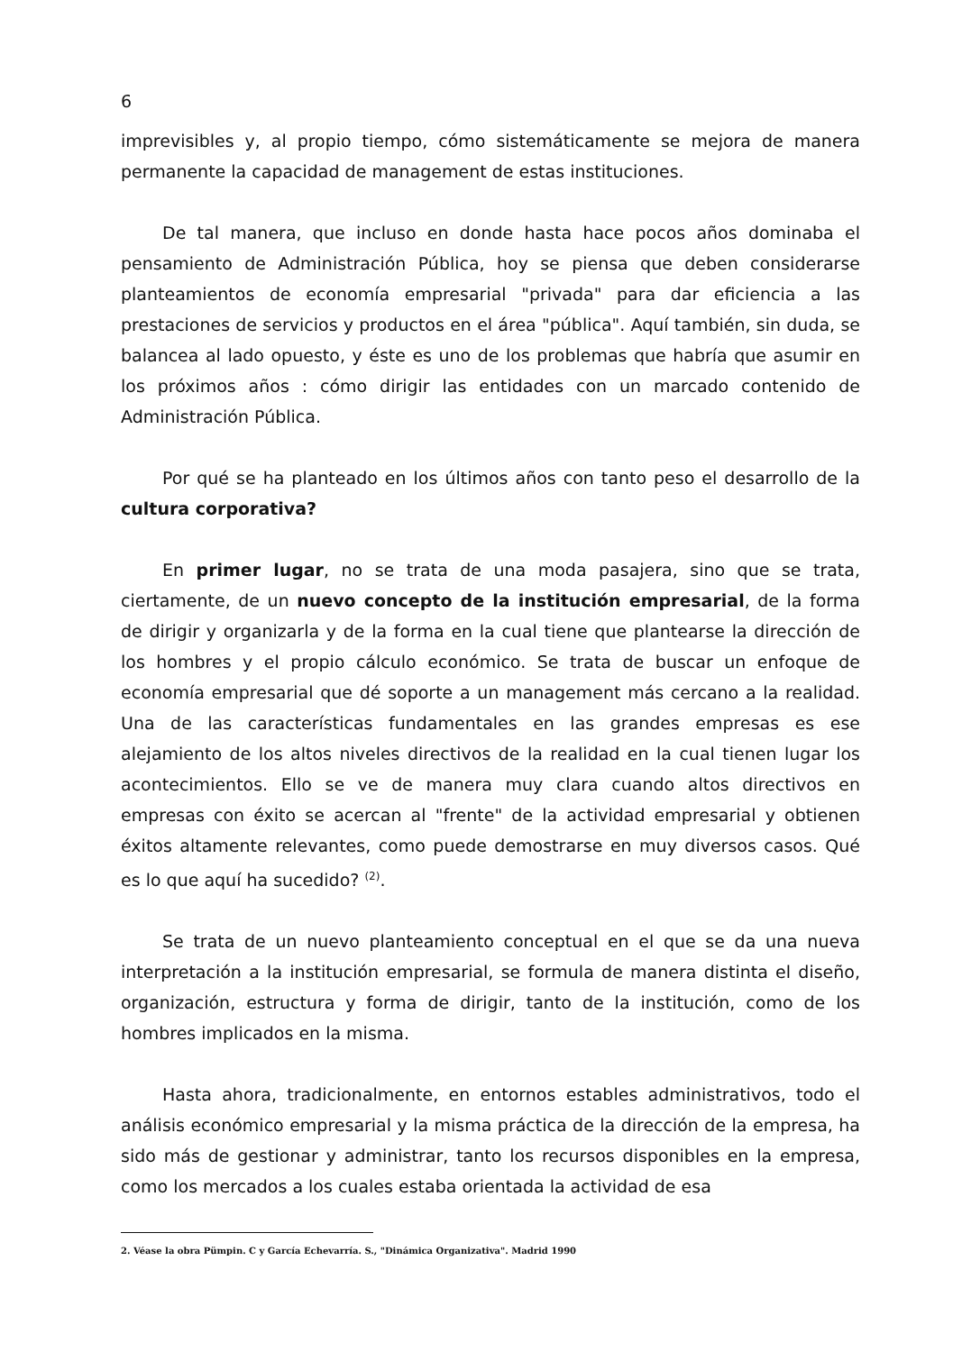6
imprevisibles y, al propio tiempo, cómo sistemáticamente se mejora de manera permanente la capacidad de management de estas instituciones.
De tal manera, que incluso en donde hasta hace pocos años dominaba el pensamiento de Administración Pública, hoy se piensa que deben considerarse planteamientos de economía empresarial "privada" para dar eficiencia a las prestaciones de servicios y productos en el área "pública". Aquí también, sin duda, se balancea al lado opuesto, y éste es uno de los problemas que habría que asumir en los próximos años : cómo dirigir las entidades con un marcado contenido de Administración Pública.
Por qué se ha planteado en los últimos años con tanto peso el desarrollo de la cultura corporativa?
En primer lugar, no se trata de una moda pasajera, sino que se trata, ciertamente, de un nuevo concepto de la institución empresarial, de la forma de dirigir y organizarla y de la forma en la cual tiene que plantearse la dirección de los hombres y el propio cálculo económico. Se trata de buscar un enfoque de economía empresarial que dé soporte a un management más cercano a la realidad. Una de las características fundamentales en las grandes empresas es ese alejamiento de los altos niveles directivos de la realidad en la cual tienen lugar los acontecimientos. Ello se ve de manera muy clara cuando altos directivos en empresas con éxito se acercan al "frente" de la actividad empresarial y obtienen éxitos altamente relevantes, como puede demostrarse en muy diversos casos. Qué es lo que aquí ha sucedido? <sup>(2)</sup>.
Se trata de un nuevo planteamiento conceptual en el que se da una nueva interpretación a la institución empresarial, se formula de manera distinta el diseño, organización, estructura y forma de dirigir, tanto de la institución, como de los hombres implicados en la misma.
Hasta ahora, tradicionalmente, en entornos estables administrativos, todo el análisis económico empresarial y la misma práctica de la dirección de la empresa, ha sido más de gestionar y administrar, tanto los recursos disponibles en la empresa, como los mercados a los cuales estaba orientada la actividad de esa
2. Véase la obra Pümpin. C y García Echevarría. S., "Dinámica Organizativa". Madrid 1990